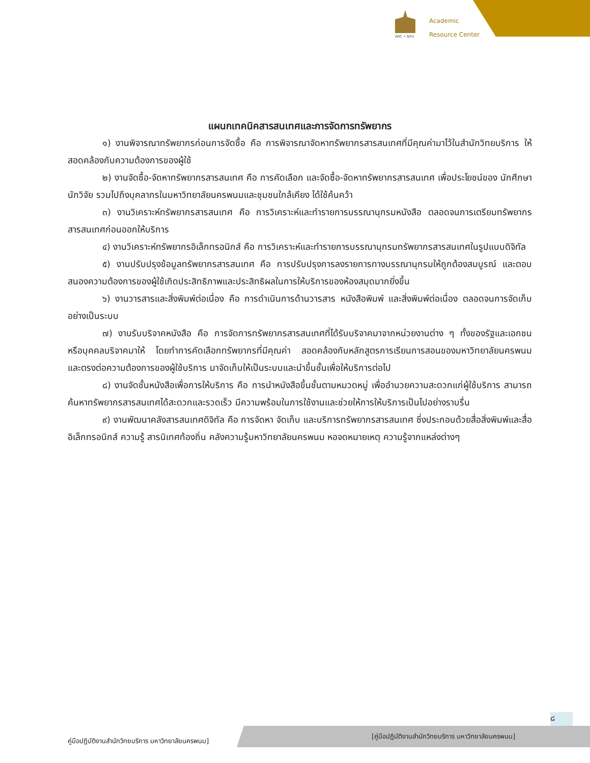ARC • NPU
Academic
Resource Center
แผนกเทคนิคสารสนเทศและการจัดการทรัพยากร
๑) งานพิจารณาทรัพยากรก่อนการจัดซื้อ คือ การพิจารณาจัดหาทรัพยากรสารสนเทศที่มีคุณค่ามาไว้ในสำนักวิทยบริการ ให้สอดคล้องกับความต้องการของผู้ใช้
๒) งานจัดซื้อ-จัดหาทรัพยากรสารสนเทศ คือ การคัดเลือก และจัดซื้อ-จัดหาทรัพยากรสารสนเทศ เพื่อประโยชน์ของ นักศึกษา นักวิจัย รวมไปถึงบุคลากรในมหาวิทยาลัยนครพนมและชุมชนใกล้เคียง ได้ใช้ค้นคว้า
๓) งานวิเคราะห์ทรัพยากรสารสนเทศ คือ การวิเคราะห์และทำรายการบรรณานุกรมหนังสือ ตลอดจนการเตรียมทรัพยากรสารสนเทศก่อนออกให้บริการ
๔) งานวิเคราะห์ทรัพยากรอิเล็กทรอนิกส์ คือ การวิเคราะห์และทำรายการบรรณานุกรมทรัพยากรสารสนเทศในรูปแบบดิจิทัล
๕) งานปรับปรุงข้อมูลทรัพยากรสารสนเทศ คือ การปรับปรุงการลงรายการทางบรรณานุกรมให้ถูกต้องสมบูรณ์ และตอบสนองความต้องการของผู้ใช้เกิดประสิทธิภาพและประสิทธิผลในการให้บริการของห้องสมุดมากยิ่งขึ้น
๖) งานวารสารและสิ่งพิมพ์ต่อเนื่อง คือ การดำเนินการด้านวารสาร หนังสือพิมพ์ และสิ่งพิมพ์ต่อเนื่อง ตลอดจนการจัดเก็บอย่างเป็นระบบ
๗) งานรับบริจาคหนังสือ คือ การจัดการทรัพยากรสารสนเทศที่ได้รับบริจาคมาจากหน่วยงานต่าง ๆ ทั้งของรัฐและเอกชน หรือบุคคลบริจาคมาให้ โดยทำการคัดเลือกทรัพยากรที่มีคุณค่า สอดคล้องกับหลักสูตรการเรียนการสอนของมหาวิทยาลัยนครพนม และตรงต่อความต้องการของผู้ใช้บริการ มาจัดเก็บให้เป็นระบบและนำขึ้นชั้นเพื่อให้บริการต่อไป
๘) งานจัดชั้นหนังสือเพื่อการให้บริการ คือ การนำหนังสือขึ้นชั้นตามหมวดหมู่ เพื่ออำนวยความสะดวกแก่ผู้ใช้บริการ สามารถค้นหาทรัพยากรสารสนเทศได้สะดวกและรวดเร็ว มีความพร้อมในการใช้งานและช่วยให้การให้บริการเป็นไปอย่างราบรื่น
๙) งานพัฒนาคลังสารสนเทศดิจิทัล คือ การจัดหา จัดเก็บ และบริการทรัพยากรสารสนเทศ ซึ่งประกอบด้วยสื่อสิ่งพิมพ์และสื่ออิเล็กทรอนิกส์ ความรู้ สารนิเทศท้องถิ่น คลังความรู้มหาวิทยาลัยนครพนม หอจดหมายเหตุ ความรู้จากแหล่งต่างๆ
๘
คู่มือปฏิบัติงานสำนักวิทยบริการ มหาวิทยาลัยนครพนม]
[คู่มือปฏิบัติงานสำนักวิทยบริการ มหาวิทยาลัยนครพนม]